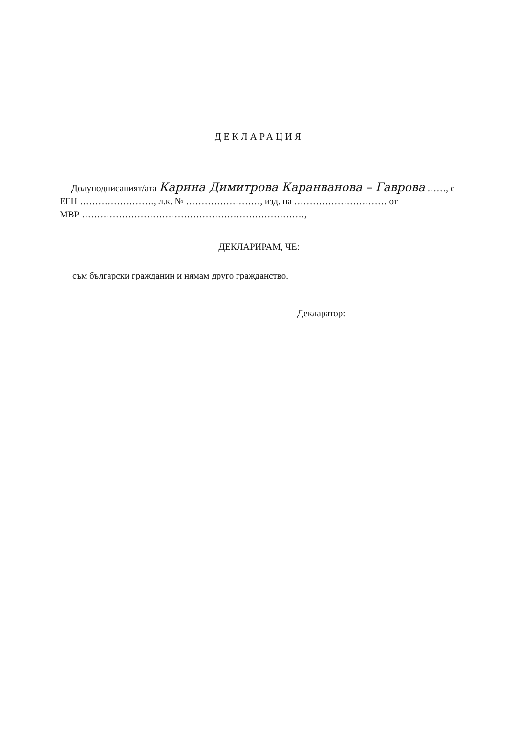ДЕКЛАРАЦИЯ
Долуподписаният/ата Карина Димитрова Каранванова – Гаврова ……, с
ЕГН ……………………, л.к. № ……………………, изд. на ………………………… от
МВР ………………………………………………………………,
ДЕКЛАРИРАМ, ЧЕ:
съм български гражданин и нямам друго гражданство.
Декларатор: